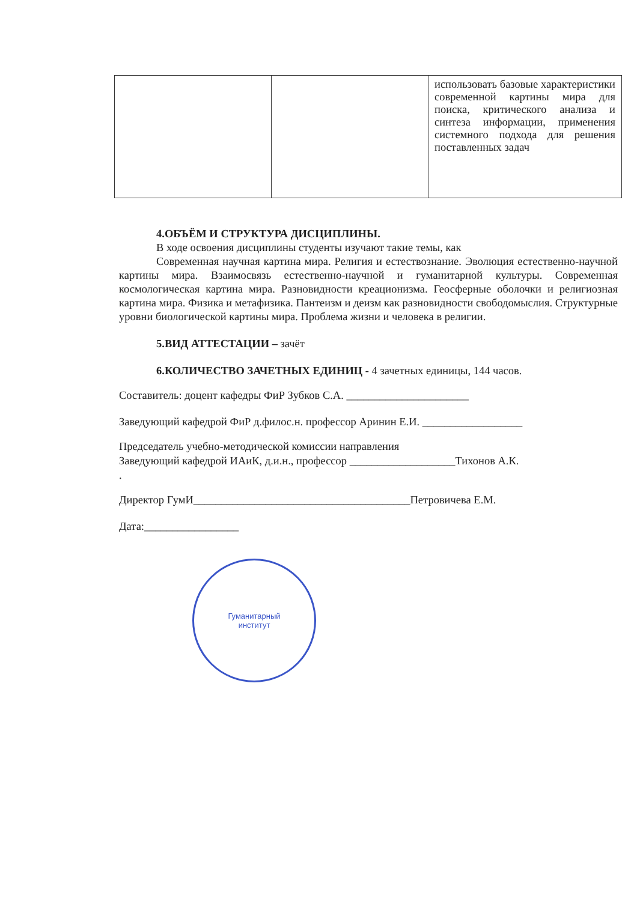| | | использовать базовые характеристики современной картины мира для поиска, критического анализа и синтеза информации, применения системного подхода для решения поставленных задач |
4.ОБЪЁМ И СТРУКТУРА ДИСЦИПЛИНЫ.
В ходе освоения дисциплины студенты изучают такие темы, как
Современная научная картина мира. Религия и естествознание. Эволюция естественно-научной картины мира. Взаимосвязь естественно-научной и гуманитарной культуры. Современная космологическая картина мира. Разновидности креационизма. Геосферные оболочки и религиозная картина мира. Физика и метафизика. Пантеизм и деизм как разновидности свободомыслия. Структурные уровни биологической картины мира. Проблема жизни и человека в религии.
5.ВИД АТТЕСТАЦИИ – зачёт
6.КОЛИЧЕСТВО ЗАЧЕТНЫХ ЕДИНИЦ - 4 зачетных единицы, 144 часов.
Составитель: доцент кафедры ФиР Зубков С.А. ______________________
Заведующий кафедрой ФиР д.филос.н. профессор Аринин Е.И. __________________
Председатель учебно-методической комиссии направления
Заведующий кафедрой ИАиК, д.и.н., профессор ___________________Тихонов А.К.
.
Директор ГумИ_______________________________________Петровичева Е.М.
Дата:_________________
Гуманитарный
институт